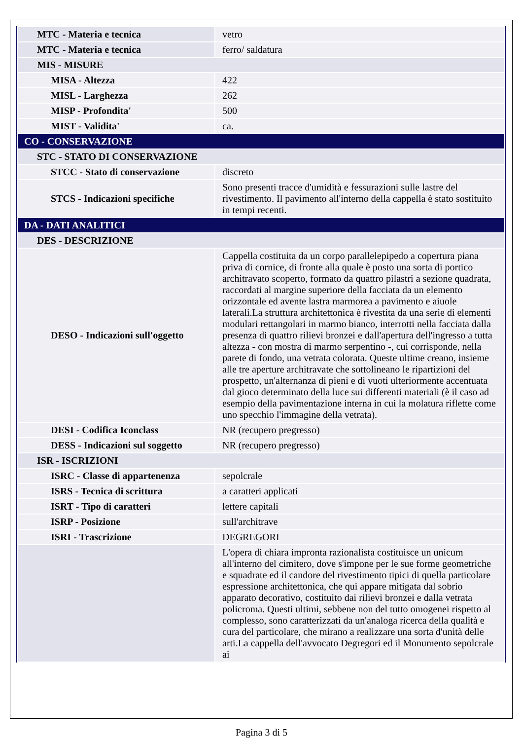| MTC - Materia e tecnica | vetro |
| MTC - Materia e tecnica | ferro/ saldatura |
| MIS - MISURE | |
| MISA - Altezza | 422 |
| MISL - Larghezza | 262 |
| MISP - Profondita' | 500 |
| MIST - Validita' | ca. |
| CO - CONSERVAZIONE | |
| STC - STATO DI CONSERVAZIONE | |
| STCC - Stato di conservazione | discreto |
| STCS - Indicazioni specifiche | Sono presenti tracce d'umidità e fessurazioni sulle lastre del rivestimento. Il pavimento all'interno della cappella è stato sostituito in tempi recenti. |
| DA - DATI ANALITICI | |
| DES - DESCRIZIONE | |
| DESO - Indicazioni sull'oggetto | Cappella costituita da un corpo parallelepipedo a copertura piana priva di cornice, di fronte alla quale è posto una sorta di portico architravato scoperto, formato da quattro pilastri a sezione quadrata, raccordati al margine superiore della facciata da un elemento orizzontale ed avente lastra marmorea a pavimento e aiuole laterali.La struttura architettonica è rivestita da una serie di elementi modulari rettangolari in marmo bianco, interrotti nella facciata dalla presenza di quattro rilievi bronzei e dall'apertura dell'ingresso a tutta altezza - con mostra di marmo serpentino -, cui corrisponde, nella parete di fondo, una vetrata colorata. Queste ultime creano, insieme alle tre aperture architravate che sottolineano le ripartizioni del prospetto, un'alternanza di pieni e di vuoti ulteriormente accentuata dal gioco determinato della luce sui differenti materiali (è il caso ad esempio della pavimentazione interna in cui la molatura riflette come uno specchio l'immagine della vetrata). |
| DESI - Codifica Iconclass | NR (recupero pregresso) |
| DESS - Indicazioni sul soggetto | NR (recupero pregresso) |
| ISR - ISCRIZIONI | |
| ISRC - Classe di appartenenza | sepolcrale |
| ISRS - Tecnica di scrittura | a caratteri applicati |
| ISRT - Tipo di caratteri | lettere capitali |
| ISRP - Posizione | sull'architrave |
| ISRI - Trascrizione | DEGREGORI |
| | L'opera di chiara impronta razionalista costituisce un unicum all'interno del cimitero, dove s'impone per le sue forme geometriche e squadrate ed il candore del rivestimento tipici di quella particolare espressione architettonica, che qui appare mitigata dal sobrio apparato decorativo, costituito dai rilievi bronzei e dalla vetrata policroma. Questi ultimi, sebbene non del tutto omogenei rispetto al complesso, sono caratterizzati da un'analoga ricerca della qualità e cura del particolare, che mirano a realizzare una sorta d'unità delle arti.La cappella dell'avvocato Degregori ed il Monumento sepolcrale ai |
Pagina 3 di 5